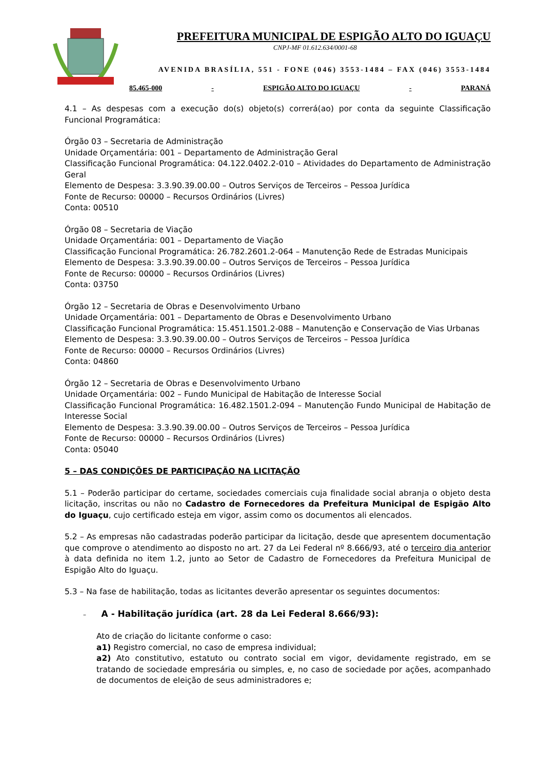PREFEITURA MUNICIPAL DE ESPIGÃO ALTO DO IGUAÇU
CNPJ-MF 01.612.634/0001-68
AVENIDA BRASÍLIA, 551 - FONE (046) 3553-1484 – FAX (046) 3553-1484
85.465-000 - ESPIGÃO ALTO DO IGUAÇU - PARANÁ
4.1 – As despesas com a execução do(s) objeto(s) correrá(ao) por conta da seguinte Classificação Funcional Programática:
Órgão 03 – Secretaria de Administração
Unidade Orçamentária: 001 – Departamento de Administração Geral
Classificação Funcional Programática: 04.122.0402.2-010 – Atividades do Departamento de Administração Geral
Elemento de Despesa: 3.3.90.39.00.00 – Outros Serviços de Terceiros – Pessoa Jurídica
Fonte de Recurso: 00000 – Recursos Ordinários (Livres)
Conta: 00510
Órgão 08 – Secretaria de Viação
Unidade Orçamentária: 001 – Departamento de Viação
Classificação Funcional Programática: 26.782.2601.2-064 – Manutenção Rede de Estradas Municipais
Elemento de Despesa: 3.3.90.39.00.00 – Outros Serviços de Terceiros – Pessoa Jurídica
Fonte de Recurso: 00000 – Recursos Ordinários (Livres)
Conta: 03750
Órgão 12 – Secretaria de Obras e Desenvolvimento Urbano
Unidade Orçamentária: 001 – Departamento de Obras e Desenvolvimento Urbano
Classificação Funcional Programática: 15.451.1501.2-088 – Manutenção e Conservação de Vias Urbanas
Elemento de Despesa: 3.3.90.39.00.00 – Outros Serviços de Terceiros – Pessoa Jurídica
Fonte de Recurso: 00000 – Recursos Ordinários (Livres)
Conta: 04860
Órgão 12 – Secretaria de Obras e Desenvolvimento Urbano
Unidade Orçamentária: 002 – Fundo Municipal de Habitação de Interesse Social
Classificação Funcional Programática: 16.482.1501.2-094 – Manutenção Fundo Municipal de Habitação de Interesse Social
Elemento de Despesa: 3.3.90.39.00.00 – Outros Serviços de Terceiros – Pessoa Jurídica
Fonte de Recurso: 00000 – Recursos Ordinários (Livres)
Conta: 05040
5 – DAS CONDIÇÕES DE PARTICIPAÇÃO NA LICITAÇÃO
5.1 – Poderão participar do certame, sociedades comerciais cuja finalidade social abranja o objeto desta licitação, inscritas ou não no Cadastro de Fornecedores da Prefeitura Municipal de Espigão Alto do Iguaçu, cujo certificado esteja em vigor, assim como os documentos ali elencados.
5.2 – As empresas não cadastradas poderão participar da licitação, desde que apresentem documentação que comprove o atendimento ao disposto no art. 27 da Lei Federal nº 8.666/93, até o terceiro dia anterior à data definida no item 1.2, junto ao Setor de Cadastro de Fornecedores da Prefeitura Municipal de Espigão Alto do Iguaçu.
5.3 – Na fase de habilitação, todas as licitantes deverão apresentar os seguintes documentos:
– A - Habilitação jurídica (art. 28 da Lei Federal 8.666/93):
Ato de criação do licitante conforme o caso:
a1) Registro comercial, no caso de empresa individual;
a2) Ato constitutivo, estatuto ou contrato social em vigor, devidamente registrado, em se tratando de sociedade empresária ou simples, e, no caso de sociedade por ações, acompanhado de documentos de eleição de seus administradores e;